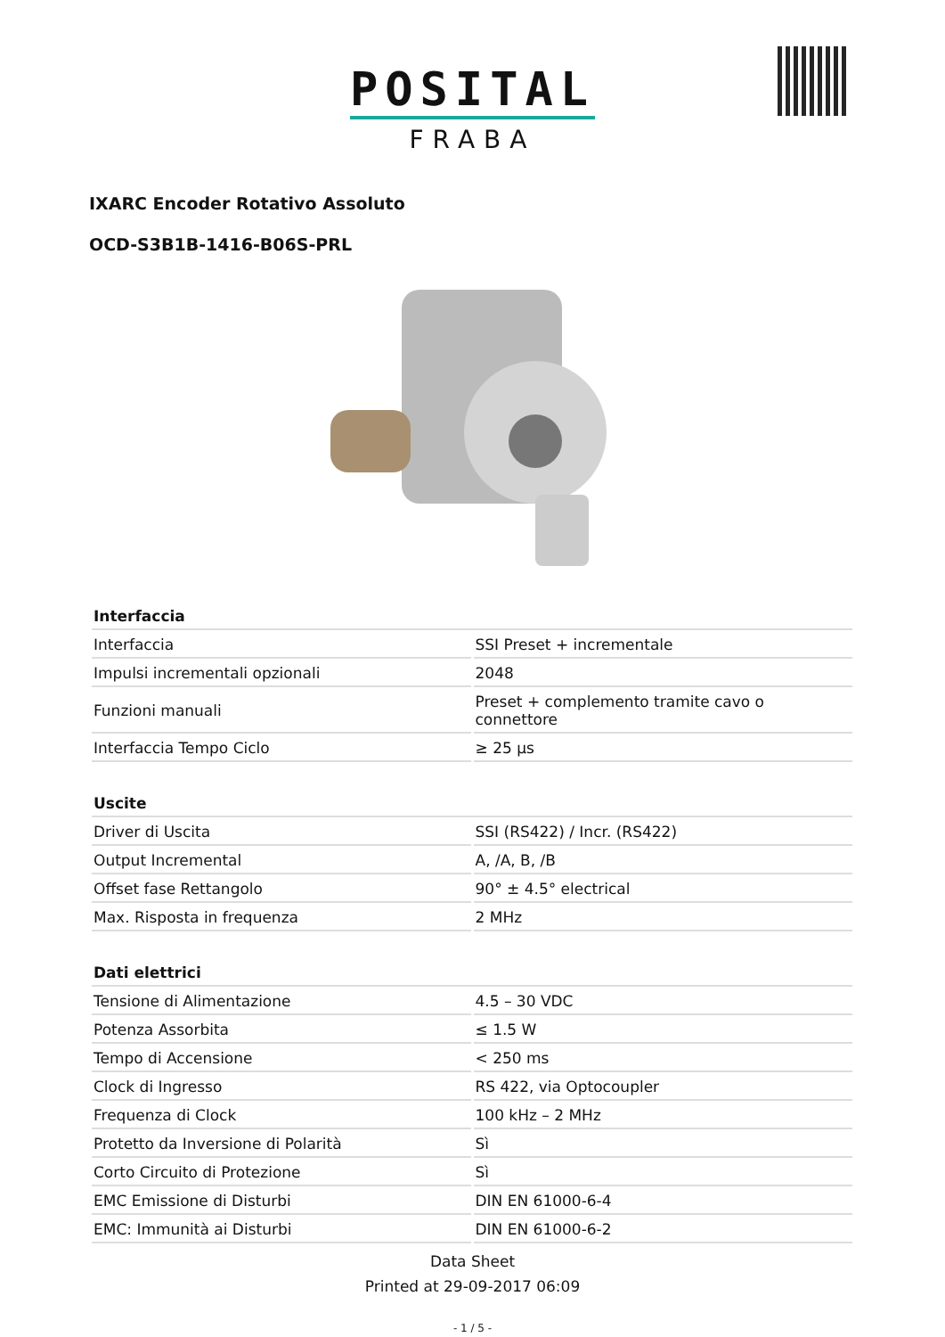POSITAL
FRABA
IXARC Encoder Rotativo Assoluto
OCD-S3B1B-1416-B06S-PRL
| Interfaccia | |
| --- | --- |
| Interfaccia | SSI Preset + incrementale |
| Impulsi incrementali opzionali | 2048 |
| Funzioni manuali | Preset + complemento tramite cavo o connettore |
| Interfaccia Tempo Ciclo | ≥ 25 µs |
| Uscite | |
| --- | --- |
| Driver di Uscita | SSI (RS422) / Incr. (RS422) |
| Output Incremental | A, /A, B, /B |
| Offset fase Rettangolo | 90° ± 4.5° electrical |
| Max. Risposta in frequenza | 2 MHz |
| Dati elettrici | |
| --- | --- |
| Tensione di Alimentazione | 4.5 – 30 VDC |
| Potenza Assorbita | ≤ 1.5 W |
| Tempo di Accensione | < 250 ms |
| Clock di Ingresso | RS 422, via Optocoupler |
| Frequenza di Clock | 100 kHz – 2 MHz |
| Protetto da Inversione di Polarità | Sì |
| Corto Circuito di Protezione | Sì |
| EMC Emissione di Disturbi | DIN EN 61000-6-4 |
| EMC: Immunità ai Disturbi | DIN EN 61000-6-2 |
Data Sheet
Printed at 29-09-2017 06:09
- 1 / 5 -